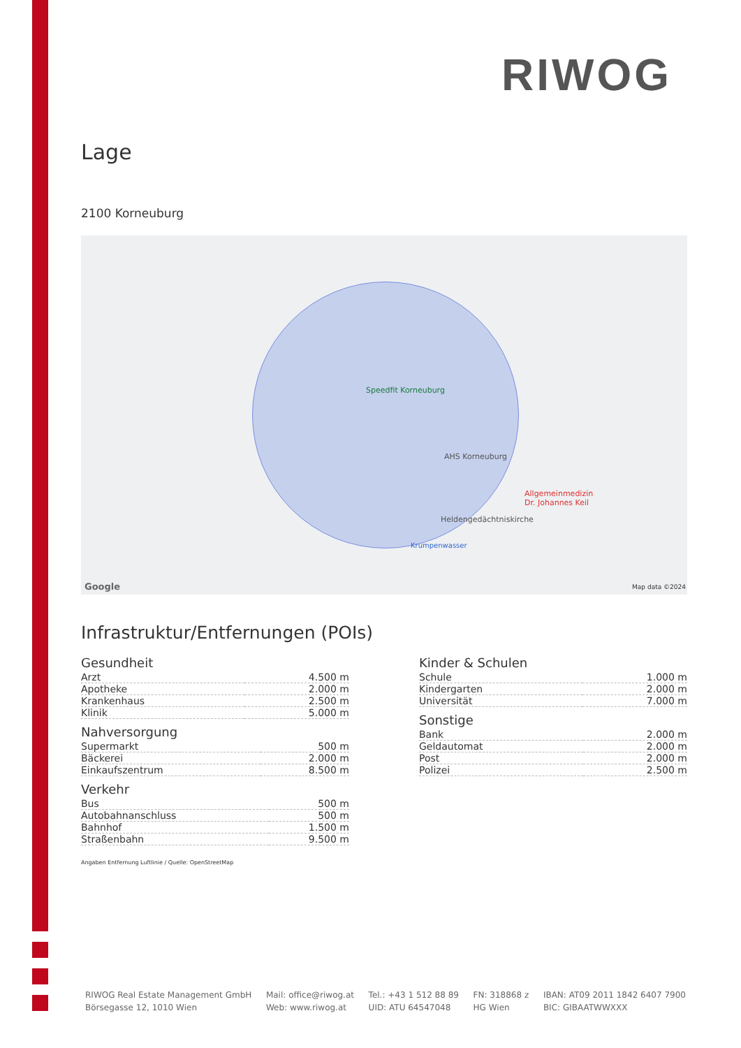RIWOG
Lage
2100 Korneuburg
Speedfit Korneuburg
AHS Korneuburg
Allgemeinmedizin
Dr. Johannes Keil
Heldengedächtniskirche
Krumpenwasser
Google Map data ©2024
Infrastruktur/Entfernungen (POIs)
Gesundheit
| Arzt | 4.500 m |
| Apotheke | 2.000 m |
| Krankenhaus | 2.500 m |
| Klinik | 5.000 m |
Nahversorgung
| Supermarkt | 500 m |
| Bäckerei | 2.000 m |
| Einkaufszentrum | 8.500 m |
Verkehr
| Bus | 500 m |
| Autobahnanschluss | 500 m |
| Bahnhof | 1.500 m |
| Straßenbahn | 9.500 m |
Kinder & Schulen
| Schule | 1.000 m |
| Kindergarten | 2.000 m |
| Universität | 7.000 m |
Sonstige
| Bank | 2.000 m |
| Geldautomat | 2.000 m |
| Post | 2.000 m |
| Polizei | 2.500 m |
Angaben Entfernung Luftlinie / Quelle: OpenStreetMap
RIWOG Real Estate Management GmbH
Börsegasse 12, 1010 Wien
Mail: office@riwog.at
Web: www.riwog.at
Tel.: +43 1 512 88 89
UID: ATU 64547048
FN: 318868 z
HG Wien
IBAN: AT09 2011 1842 6407 7900
BIC: GIBAATWWXXX